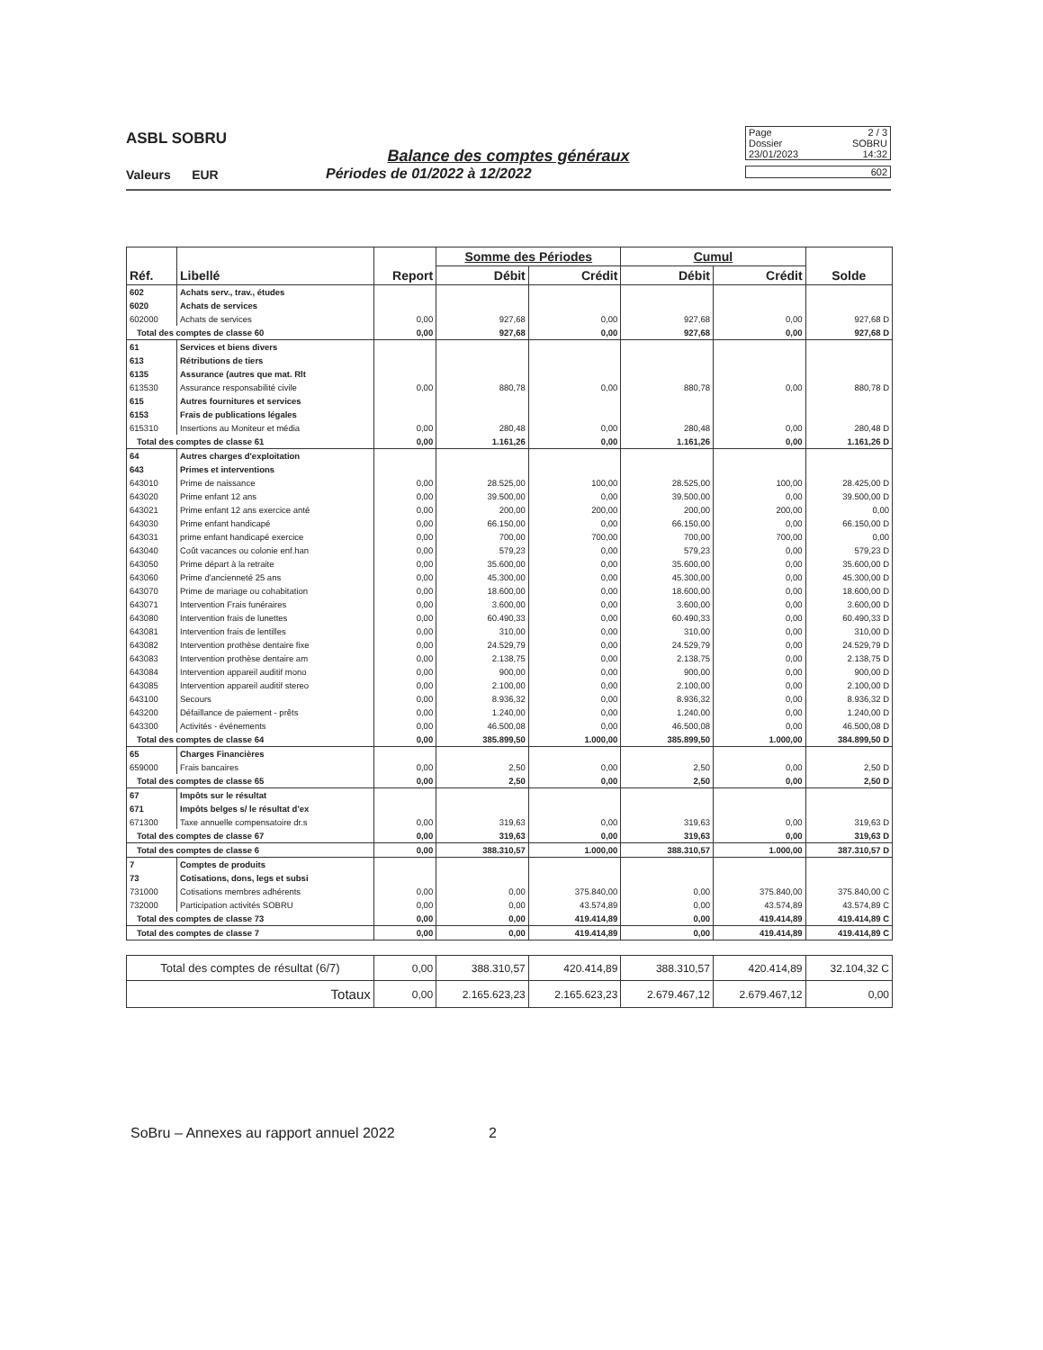ASBL SOBRU
Page 2 / 3
Dossier SOBRU
23/01/2023 14:32
602
Balance des comptes généraux
Valeurs EUR Périodes de 01/2022 à 12/2022
| Réf. | Libellé | Report | Somme des Périodes | | Cumul | | Solde |
| --- | --- | --- | --- | --- | --- | --- | --- |
| | | | Débit | Crédit | Débit | Crédit | |
| 602 | Achats serv., trav., études | | | | | | |
| 6020 | Achats de services | | | | | | |
| 602000 | Achats de services | 0,00 | 927,68 | 0,00 | 927,68 | 0,00 | 927,68 D |
| Total des comptes de classe 60 | | 0,00 | 927,68 | 0,00 | 927,68 | 0,00 | 927,68 D |
| 61 | Services et biens divers | | | | | | |
| 613 | Rétributions de tiers | | | | | | |
| 6135 | Assurance (autres que mat. Rlt | | | | | | |
| 613530 | Assurance responsabilité civile | 0,00 | 880,78 | 0,00 | 880,78 | 0,00 | 880,78 D |
| 615 | Autres fournitures et services | | | | | | |
| 6153 | Frais de publications légales | | | | | | |
| 615310 | Insertions au Moniteur et média | 0,00 | 280,48 | 0,00 | 280,48 | 0,00 | 280,48 D |
| Total des comptes de classe 61 | | 0,00 | 1.161,26 | 0,00 | 1.161,26 | 0,00 | 1.161,26 D |
| 64 | Autres charges d'exploitation | | | | | | |
| 643 | Primes et interventions | | | | | | |
| 643010 | Prime de naissance | 0,00 | 28.525,00 | 100,00 | 28.525,00 | 100,00 | 28.425,00 D |
| 643020 | Prime enfant 12 ans | 0,00 | 39.500,00 | 0,00 | 39.500,00 | 0,00 | 39.500,00 D |
| 643021 | Prime enfant 12 ans exercice anté | 0,00 | 200,00 | 200,00 | 200,00 | 200,00 | 0,00 |
| 643030 | Prime enfant handicapé | 0,00 | 66.150,00 | 0,00 | 66.150,00 | 0,00 | 66.150,00 D |
| 643031 | prime enfant handicapé exercice | 0,00 | 700,00 | 700,00 | 700,00 | 700,00 | 0,00 |
| 643040 | Coût vacances ou colonie enf.han | 0,00 | 579,23 | 0,00 | 579,23 | 0,00 | 579,23 D |
| 643050 | Prime départ à la retraite | 0,00 | 35.600,00 | 0,00 | 35.600,00 | 0,00 | 35.600,00 D |
| 643060 | Prime d'ancienneté 25 ans | 0,00 | 45.300,00 | 0,00 | 45.300,00 | 0,00 | 45.300,00 D |
| 643070 | Prime de mariage ou cohabitation | 0,00 | 18.600,00 | 0,00 | 18.600,00 | 0,00 | 18.600,00 D |
| 643071 | Intervention Frais funéraires | 0,00 | 3.600,00 | 0,00 | 3.600,00 | 0,00 | 3.600,00 D |
| 643080 | Intervention frais de lunettes | 0,00 | 60.490,33 | 0,00 | 60.490,33 | 0,00 | 60.490,33 D |
| 643081 | Intervention frais de lentilles | 0,00 | 310,00 | 0,00 | 310,00 | 0,00 | 310,00 D |
| 643082 | Intervention prothèse dentaire fixe | 0,00 | 24.529,79 | 0,00 | 24.529,79 | 0,00 | 24.529,79 D |
| 643083 | Intervention prothèse dentaire am | 0,00 | 2.138,75 | 0,00 | 2.138,75 | 0,00 | 2.138,75 D |
| 643084 | Intervention appareil auditif mono | 0,00 | 900,00 | 0,00 | 900,00 | 0,00 | 900,00 D |
| 643085 | Intervention appareil auditif stereo | 0,00 | 2.100,00 | 0,00 | 2.100,00 | 0,00 | 2.100,00 D |
| 643100 | Secours | 0,00 | 8.936,32 | 0,00 | 8.936,32 | 0,00 | 8.936,32 D |
| 643200 | Défaillance de paiement - prêts | 0,00 | 1.240,00 | 0,00 | 1.240,00 | 0,00 | 1.240,00 D |
| 643300 | Activités - événements | 0,00 | 46.500,08 | 0,00 | 46.500,08 | 0,00 | 46.500,08 D |
| Total des comptes de classe 64 | | 0,00 | 385.899,50 | 1.000,00 | 385.899,50 | 1.000,00 | 384.899,50 D |
| 65 | Charges Financières | | | | | | |
| 659000 | Frais bancaires | 0,00 | 2,50 | 0,00 | 2,50 | 0,00 | 2,50 D |
| Total des comptes de classe 65 | | 0,00 | 2,50 | 0,00 | 2,50 | 0,00 | 2,50 D |
| 67 | Impôts sur le résultat | | | | | | |
| 671 | Impôts belges s/ le résultat d'ex | | | | | | |
| 671300 | Taxe annuelle compensatoire dr.s | 0,00 | 319,63 | 0,00 | 319,63 | 0,00 | 319,63 D |
| Total des comptes de classe 67 | | 0,00 | 319,63 | 0,00 | 319,63 | 0,00 | 319,63 D |
| Total des comptes de classe 6 | | 0,00 | 388.310,57 | 1.000,00 | 388.310,57 | 1.000,00 | 387.310,57 D |
| 7 | Comptes de produits | | | | | | |
| 73 | Cotisations, dons, legs et subsi | | | | | | |
| 731000 | Cotisations membres adhérents | 0,00 | 0,00 | 375.840,00 | 0,00 | 375.840,00 | 375.840,00 C |
| 732000 | Participation activités SOBRU | 0,00 | 0,00 | 43.574,89 | 0,00 | 43.574,89 | 43.574,89 C |
| Total des comptes de classe 73 | | 0,00 | 0,00 | 419.414,89 | 0,00 | 419.414,89 | 419.414,89 C |
| Total des comptes de classe 7 | | 0,00 | 0,00 | 419.414,89 | 0,00 | 419.414,89 | 419.414,89 C |
| Total des comptes de résultat (6/7) | | 0,00 | 388.310,57 | 420.414,89 | 388.310,57 | 420.414,89 | 32.104,32 C |
| Totaux | | 0,00 | 2.165.623,23 | 2.165.623,23 | 2.679.467,12 | 2.679.467,12 | 0,00 |
SoBru – Annexes au rapport annuel 2022 2